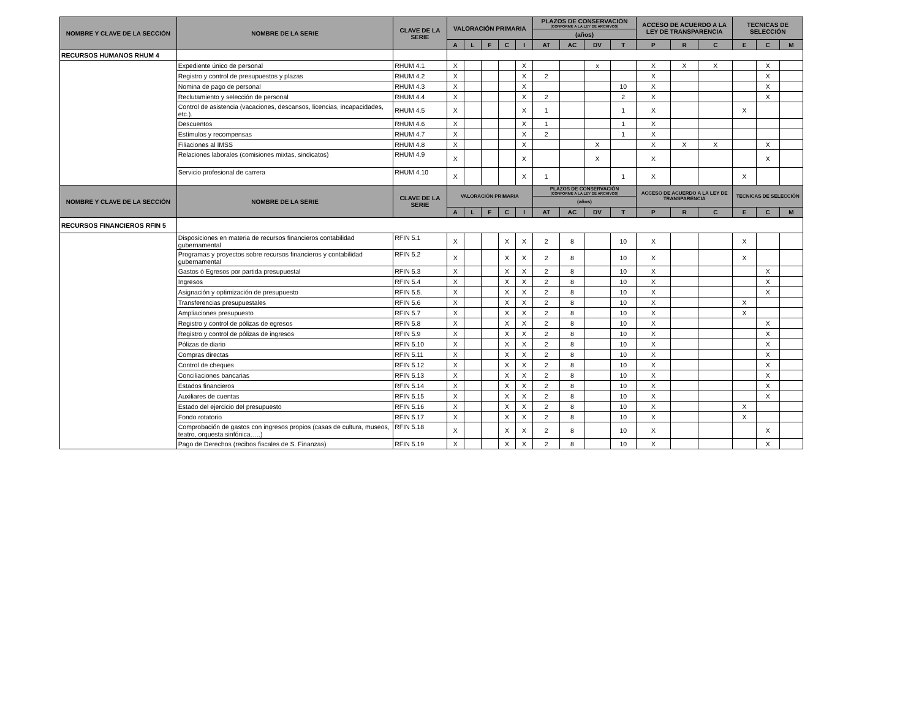| NOMBRE Y CLAVE DE LA SECCIÓN | NOMBRE DE LA SERIE | CLAVE DE LA SERIE | VALORACIÓN PRIMARIA | | | | | PLAZOS DE CONSERVACIÓN (CONFORME A LA LEY DE ARCHIVOS) | | | | ACCESO DE ACUERDO A LA LEY DE TRANSPARENCIA | | | TECNICAS DE SELECCIÓN | | |
| --- | --- | --- | --- | --- | --- | --- | --- | --- | --- | --- | --- | --- | --- | --- | --- | --- | --- |
| | | | | | | | | (años) | | | | | | | | | |
| | | | A | L | F | C | I | AT | AC | DV | T | P | R | C | E | C | M |
| RECURSOS HUMANOS RHUM 4 | | | | | | | | | | | | | | | | | |
| | Expediente único de personal | RHUM 4.1 | X | | | | X | | | x | | X | X | X | | X | |
| | Registro y control de presupuestos y plazas | RHUM 4.2 | X | | | | X | 2 | | | | X | | | | X | |
| | Nomina de pago de personal | RHUM 4.3 | X | | | | X | | | | 10 | X | | | | X | |
| | Reclutamiento y selección de personal | RHUM 4.4 | X | | | | X | 2 | | | 2 | X | | | | X | |
| | Control de asistencia (vacaciones, descansos, licencias, incapacidades, etc.). | RHUM 4.5 | X | | | | X | 1 | | | 1 | X | | | X | | |
| | Descuentos | RHUM 4.6 | X | | | | X | 1 | | | 1 | X | | | | | |
| | Estímulos y recompensas | RHUM 4.7 | X | | | | X | 2 | | | 1 | X | | | | | |
| | Filiaciones al IMSS | RHUM 4.8 | X | | | | X | | | X | | X | X | X | | X | |
| | Relaciones laborales (comisiones mixtas, sindicatos) | RHUM 4.9 | X | | | | X | | | X | | X | | | | X | |
| | Servicio profesional de carrera | RHUM 4.10 | X | | | | X | 1 | | | 1 | X | | | X | | |
| NOMBRE Y CLAVE DE LA SECCIÓN | NOMBRE DE LA SERIE | CLAVE DE LA SERIE | VALORACIÓN PRIMARIA | | | | | PLAZOS DE CONSERVACIÓN (CONFORME A LA LEY DE ARCHIVOS) | | | | ACCESO DE ACUERDO A LA LEY DE TRANSPARENCIA | | | TECNICAS DE SELECCIÓN | | |
| | | | | | | | | (años) | | | | | | | | | |
| | | | A | L | F | C | I | AT | AC | DV | T | P | R | C | E | C | M |
| RECURSOS FINANCIEROS RFIN 5 | | | | | | | | | | | | | | | | | |
| | Disposiciones en materia de recursos financieros contabilidad gubernamental | RFIN 5.1 | X | | | X | X | 2 | 8 | | 10 | X | | | X | | |
| | Programas y proyectos sobre recursos financieros y contabilidad gubernamental | RFIN 5.2 | X | | | X | X | 2 | 8 | | 10 | X | | | X | | |
| | Gastos ó Egresos por partida presupuestal | RFIN 5.3 | X | | | X | X | 2 | 8 | | 10 | X | | | | X | |
| | Ingresos | RFIN 5.4 | X | | | X | X | 2 | 8 | | 10 | X | | | | X | |
| | Asignación y optimización de presupuesto | RFIN 5.5. | X | | | X | X | 2 | 8 | | 10 | X | | | | X | |
| | Transferencias presupuestales | RFIN 5.6 | X | | | X | X | 2 | 8 | | 10 | X | | | X | | |
| | Ampliaciones presupuesto | RFIN 5.7 | X | | | X | X | 2 | 8 | | 10 | X | | | X | | |
| | Registro y control de pólizas de egresos | RFIN 5.8 | X | | | X | X | 2 | 8 | | 10 | X | | | | X | |
| | Registro y control de pólizas de ingresos | RFIN 5.9 | X | | | X | X | 2 | 8 | | 10 | X | | | | X | |
| | Pólizas de diario | RFIN 5.10 | X | | | X | X | 2 | 8 | | 10 | X | | | | X | |
| | Compras directas | RFIN 5.11 | X | | | X | X | 2 | 8 | | 10 | X | | | | X | |
| | Control de cheques | RFIN 5.12 | X | | | X | X | 2 | 8 | | 10 | X | | | | X | |
| | Conciliaciones bancarias | RFIN 5.13 | X | | | X | X | 2 | 8 | | 10 | X | | | | X | |
| | Estados financieros | RFIN 5.14 | X | | | X | X | 2 | 8 | | 10 | X | | | | X | |
| | Auxiliares de cuentas | RFIN 5.15 | X | | | X | X | 2 | 8 | | 10 | X | | | | X | |
| | Estado del ejercicio del presupuesto | RFIN 5.16 | X | | | X | X | 2 | 8 | | 10 | X | | | X | | |
| | Fondo rotatorio | RFIN 5.17 | X | | | X | X | 2 | 8 | | 10 | X | | | X | | |
| | Comprobación de gastos con ingresos propios (casas de cultura, museos, teatro, orquesta sinfónica…..) | RFIN 5.18 | X | | | X | X | 2 | 8 | | 10 | X | | | | X | |
| | Pago de Derechos (recibos fiscales de S. Finanzas) | RFIN 5.19 | X | | | X | X | 2 | 8 | | 10 | X | | | | X | |